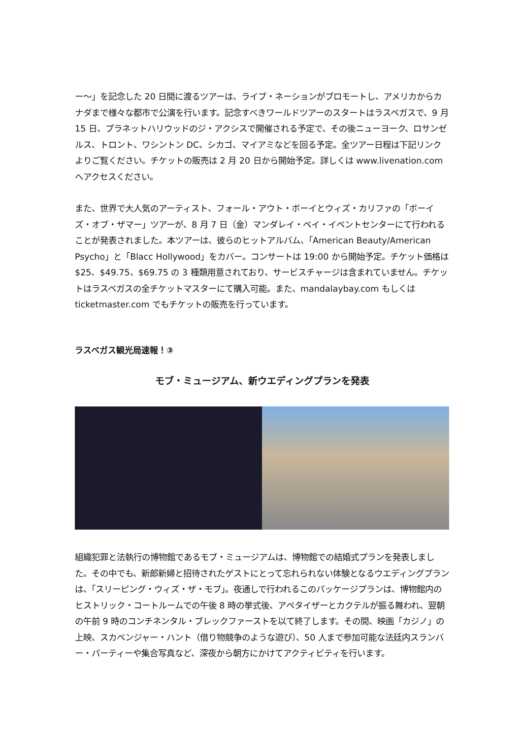ー～」を記念した 20 日間に渡るツアーは、ライブ・ネーションがプロモートし、アメリカからカナダまで様々な都市で公演を行います。記念すべきワールドツアーのスタートはラスベガスで、9 月 15 日、プラネットハリウッドのジ・アクシスで開催される予定で、その後ニューヨーク、ロサンゼルス、トロント、ワシントン DC、シカゴ、マイアミなどを回る予定。全ツアー日程は下記リンクよりご覧ください。チケットの販売は 2 月 20 日から開始予定。詳しくは www.livenation.com へアクセスください。
また、世界で大人気のアーティスト、フォール・アウト・ボーイとウィズ・カリファの「ボーイズ・オブ・ザマー」ツアーが、8 月 7 日（金）マンダレイ・ベイ・イベントセンターにて行われることが発表されました。本ツアーは、彼らのヒットアルバム、「American Beauty/American Psycho」と「Blacc Hollywood」をカバー。コンサートは 19:00 から開始予定。チケット価格は$25、$49.75、$69.75 の 3 種類用意されており、サービスチャージは含まれていません。チケットはラスベガスの全チケットマスターにて購入可能。また、mandalaybay.com もしくは ticketmaster.com でもチケットの販売を行っています。
ラスベガス観光局速報！③
モブ・ミュージアム、新ウエディングプランを発表
組織犯罪と法執行の博物館であるモブ・ミュージアムは、博物館での結婚式プランを発表しました。その中でも、新郎新婦と招待されたゲストにとって忘れられない体験となるウエディングプランは、「スリーピング・ウィズ・ザ・モブ」。夜通しで行われるこのパッケージプランは、博物館内のヒストリック・コートルームでの午後 8 時の挙式後、アペタイザーとカクテルが振る舞われ、翌朝の午前 9 時のコンチネンタル・ブレックファーストを以て終了します。その間、映画「カジノ」の上映、スカベンジャー・ハント（借り物競争のような遊び）、50 人まで参加可能な法廷内スランバー・パーティーや集合写真など、深夜から朝方にかけてアクティビティを行います。